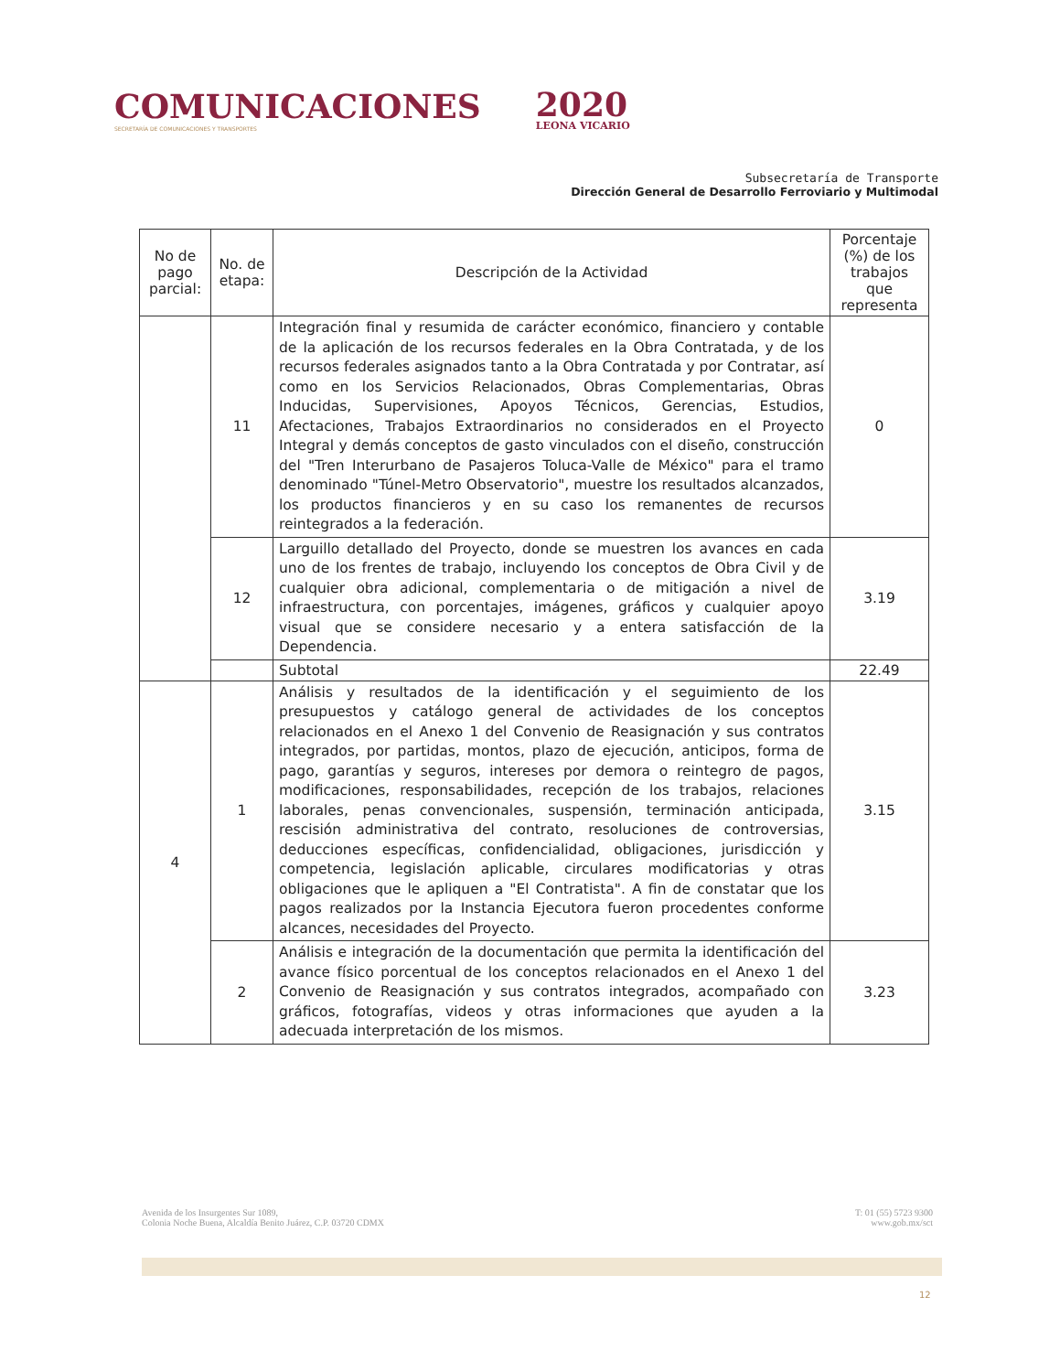COMUNICACIONES
SECRETARÍA DE COMUNICACIONES Y TRANSPORTES
2020
LEONA VICARIO
Subsecretaría de Transporte
Dirección General de Desarrollo Ferroviario y Multimodal
| No de pago parcial: | No. de etapa: | Descripción de la Actividad | Porcentaje (%) de los trabajos que representa |
| --- | --- | --- | --- |
| | 11 | Integración final y resumida de carácter económico, financiero y contable de la aplicación de los recursos federales en la Obra Contratada, y de los recursos federales asignados tanto a la Obra Contratada y por Contratar, así como en los Servicios Relacionados, Obras Complementarias, Obras Inducidas, Supervisiones, Apoyos Técnicos, Gerencias, Estudios, Afectaciones, Trabajos Extraordinarios no considerados en el Proyecto Integral y demás conceptos de gasto vinculados con el diseño, construcción del "Tren Interurbano de Pasajeros Toluca-Valle de México" para el tramo denominado "Túnel-Metro Observatorio", muestre los resultados alcanzados, los productos financieros y en su caso los remanentes de recursos reintegrados a la federación. | 0 |
| | 12 | Larguillo detallado del Proyecto, donde se muestren los avances en cada uno de los frentes de trabajo, incluyendo los conceptos de Obra Civil y de cualquier obra adicional, complementaria o de mitigación a nivel de infraestructura, con porcentajes, imágenes, gráficos y cualquier apoyo visual que se considere necesario y a entera satisfacción de la Dependencia. | 3.19 |
| | | Subtotal | 22.49 |
| 4 | 1 | Análisis y resultados de la identificación y el seguimiento de los presupuestos y catálogo general de actividades de los conceptos relacionados en el Anexo 1 del Convenio de Reasignación y sus contratos integrados, por partidas, montos, plazo de ejecución, anticipos, forma de pago, garantías y seguros, intereses por demora o reintegro de pagos, modificaciones, responsabilidades, recepción de los trabajos, relaciones laborales, penas convencionales, suspensión, terminación anticipada, rescisión administrativa del contrato, resoluciones de controversias, deducciones específicas, confidencialidad, obligaciones, jurisdicción y competencia, legislación aplicable, circulares modificatorias y otras obligaciones que le apliquen a "El Contratista". A fin de constatar que los pagos realizados por la Instancia Ejecutora fueron procedentes conforme alcances, necesidades del Proyecto. | 3.15 |
| | 2 | Análisis e integración de la documentación que permita la identificación del avance físico porcentual de los conceptos relacionados en el Anexo 1 del Convenio de Reasignación y sus contratos integrados, acompañado con gráficos, fotografías, videos y otras informaciones que ayuden a la adecuada interpretación de los mismos. | 3.23 |
Avenida de los Insurgentes Sur 1089,
Colonia Noche Buena, Alcaldía Benito Juárez, C.P. 03720 CDMX
T: 01 (55) 5723 9300
www.gob.mx/sct
12